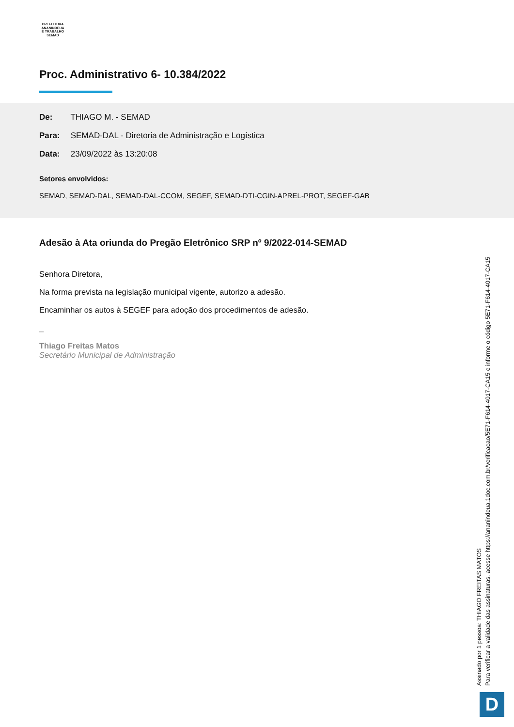PREFEITURA
ANANINDEUA
É TRABALHO
SEMAD
Proc. Administrativo 6- 10.384/2022
De: THIAGO M. - SEMAD
Para: SEMAD-DAL - Diretoria de Administração e Logística
Data: 23/09/2022 às 13:20:08
Setores envolvidos:
SEMAD, SEMAD-DAL, SEMAD-DAL-CCOM, SEGEF, SEMAD-DTI-CGIN-APREL-PROT, SEGEF-GAB
Adesão à Ata oriunda do Pregão Eletrônico SRP nº 9/2022-014-SEMAD
Senhora Diretora,
Na forma prevista na legislação municipal vigente, autorizo a adesão.
Encaminhar os autos à SEGEF para adoção dos procedimentos de adesão.
_
Thiago Freitas Matos
Secretário Municipal de Administração
Assinado por 1 pessoa: THIAGO FREITAS MATOS
Para verificar a validade das assinaturas, acesse https://ananindeua.1doc.com.br/verificacao/5E71-F614-4017-CA15 e informe o código 5E71-F614-4017-CA15
D